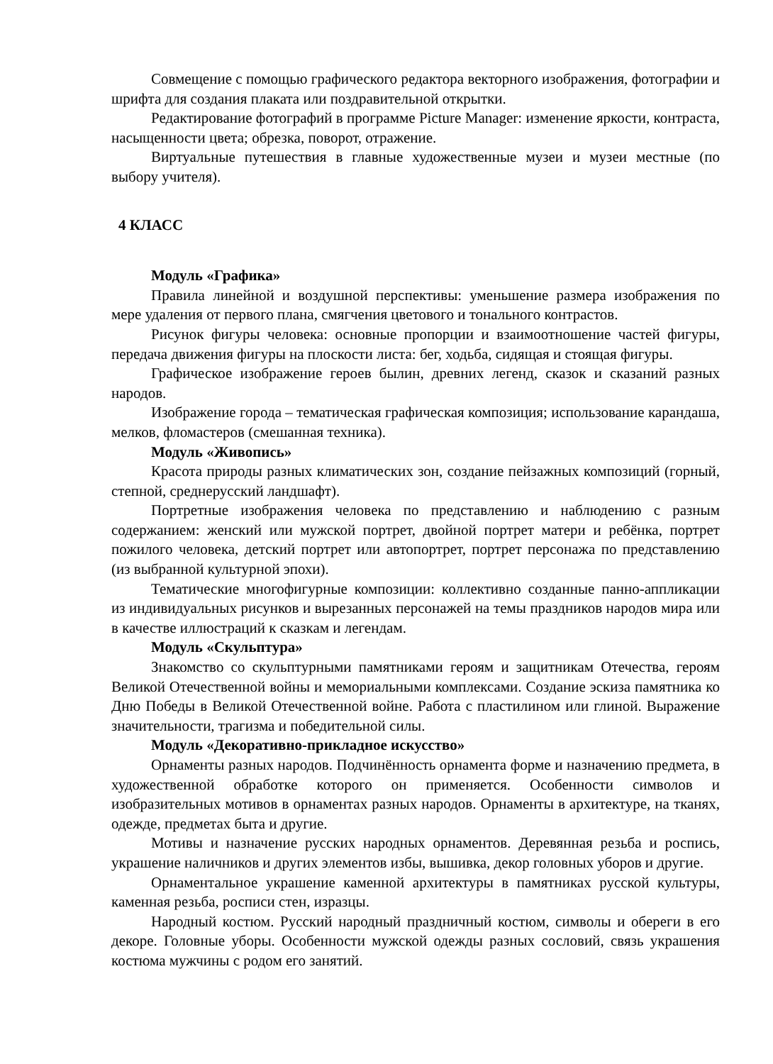Совмещение с помощью графического редактора векторного изображения, фотографии и шрифта для создания плаката или поздравительной открытки.
Редактирование фотографий в программе Picture Manager: изменение яркости, контраста, насыщенности цвета; обрезка, поворот, отражение.
Виртуальные путешествия в главные художественные музеи и музеи местные (по выбору учителя).
4 КЛАСС
Модуль «Графика»
Правила линейной и воздушной перспективы: уменьшение размера изображения по мере удаления от первого плана, смягчения цветового и тонального контрастов.
Рисунок фигуры человека: основные пропорции и взаимоотношение частей фигуры, передача движения фигуры на плоскости листа: бег, ходьба, сидящая и стоящая фигуры.
Графическое изображение героев былин, древних легенд, сказок и сказаний разных народов.
Изображение города – тематическая графическая композиция; использование карандаша, мелков, фломастеров (смешанная техника).
Модуль «Живопись»
Красота природы разных климатических зон, создание пейзажных композиций (горный, степной, среднерусский ландшафт).
Портретные изображения человека по представлению и наблюдению с разным содержанием: женский или мужской портрет, двойной портрет матери и ребёнка, портрет пожилого человека, детский портрет или автопортрет, портрет персонажа по представлению (из выбранной культурной эпохи).
Тематические многофигурные композиции: коллективно созданные панно-аппликации из индивидуальных рисунков и вырезанных персонажей на темы праздников народов мира или в качестве иллюстраций к сказкам и легендам.
Модуль «Скульптура»
Знакомство со скульптурными памятниками героям и защитникам Отечества, героям Великой Отечественной войны и мемориальными комплексами. Создание эскиза памятника ко Дню Победы в Великой Отечественной войне. Работа с пластилином или глиной. Выражение значительности, трагизма и победительной силы.
Модуль «Декоративно-прикладное искусство»
Орнаменты разных народов. Подчинённость орнамента форме и назначению предмета, в художественной обработке которого он применяется. Особенности символов и изобразительных мотивов в орнаментах разных народов. Орнаменты в архитектуре, на тканях, одежде, предметах быта и другие.
Мотивы и назначение русских народных орнаментов. Деревянная резьба и роспись, украшение наличников и других элементов избы, вышивка, декор головных уборов и другие.
Орнаментальное украшение каменной архитектуры в памятниках русской культуры, каменная резьба, росписи стен, изразцы.
Народный костюм. Русский народный праздничный костюм, символы и обереги в его декоре. Головные уборы. Особенности мужской одежды разных сословий, связь украшения костюма мужчины с родом его занятий.